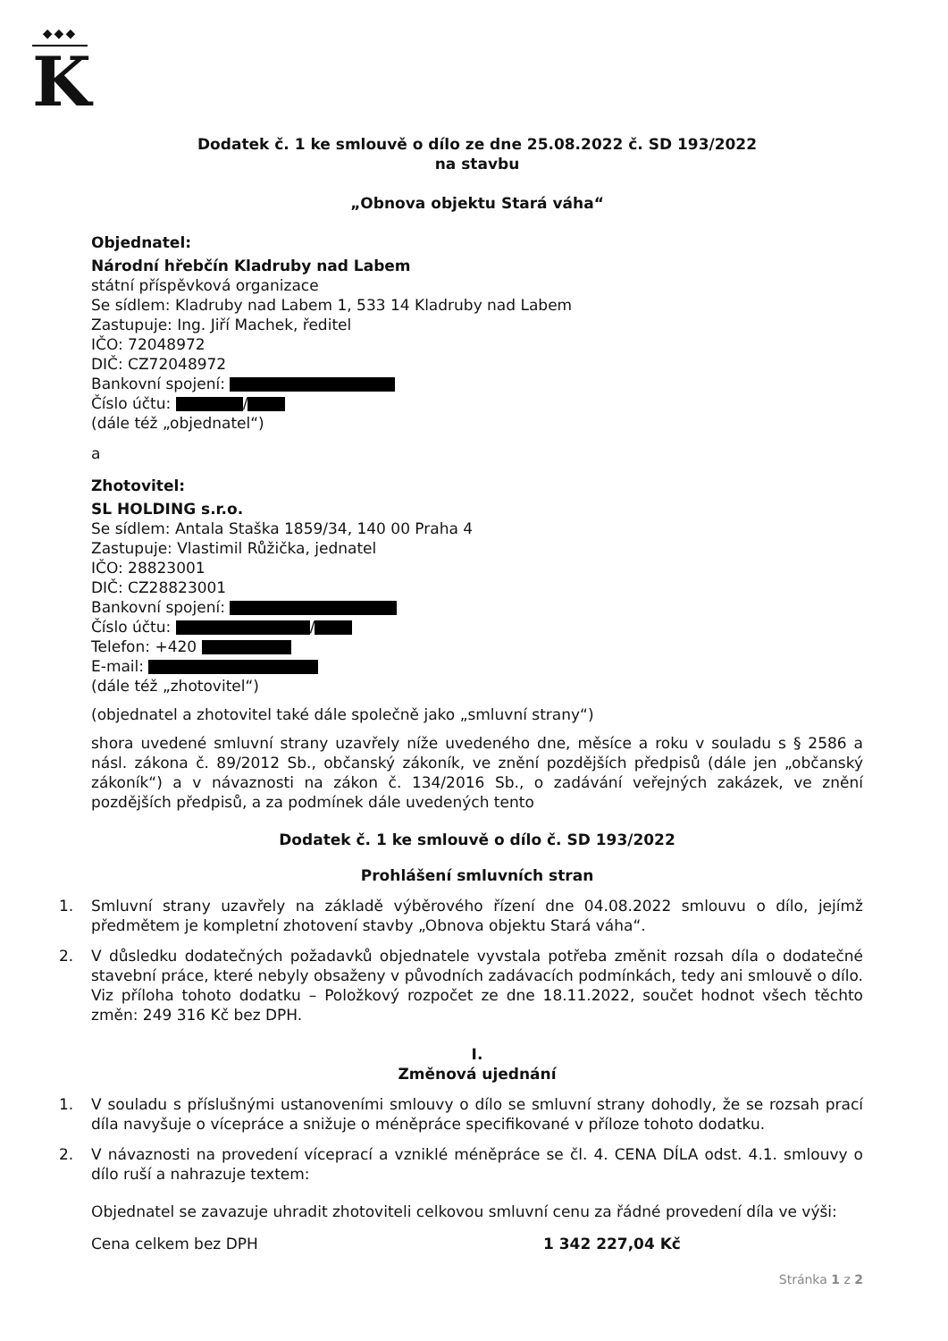◆◆◆
K
Dodatek č. 1 ke smlouvě o dílo ze dne 25.08.2022 č. SD 193/2022
na stavbu
„Obnova objektu Stará váha“
Objednatel:
Národní hřebčín Kladruby nad Labem
státní příspěvková organizace
Se sídlem: Kladruby nad Labem 1, 533 14 Kladruby nad Labem
Zastupuje: Ing. Jiří Machek, ředitel
IČO: 72048972
DIČ: CZ72048972
Bankovní spojení:
Číslo účtu: /
(dále též „objednatel“)
a
Zhotovitel:
SL HOLDING s.r.o.
Se sídlem: Antala Staška 1859/34, 140 00 Praha 4
Zastupuje: Vlastimil Růžička, jednatel
IČO: 28823001
DIČ: CZ28823001
Bankovní spojení:
Číslo účtu: /
Telefon: +420
E-mail:
(dále též „zhotovitel“)
(objednatel a zhotovitel také dále společně jako „smluvní strany“)
shora uvedené smluvní strany uzavřely níže uvedeného dne, měsíce a roku v souladu s § 2586 a násl. zákona č. 89/2012 Sb., občanský zákoník, ve znění pozdějších předpisů (dále jen „občanský zákoník“) a v návaznosti na zákon č. 134/2016 Sb., o zadávání veřejných zakázek, ve znění pozdějších předpisů, a za podmínek dále uvedených tento
Dodatek č. 1 ke smlouvě o dílo č. SD 193/2022
Prohlášení smluvních stran
1. Smluvní strany uzavřely na základě výběrového řízení dne 04.08.2022 smlouvu o dílo, jejímž předmětem je kompletní zhotovení stavby „Obnova objektu Stará váha“.
2. V důsledku dodatečných požadavků objednatele vyvstala potřeba změnit rozsah díla o dodatečné stavební práce, které nebyly obsaženy v původních zadávacích podmínkách, tedy ani smlouvě o dílo. Viz příloha tohoto dodatku – Položkový rozpočet ze dne 18.11.2022, součet hodnot všech těchto změn: 249 316 Kč bez DPH.
I.
Změnová ujednání
1. V souladu s příslušnými ustanoveními smlouvy o dílo se smluvní strany dohodly, že se rozsah prací díla navyšuje o vícepráce a snižuje o méněpráce specifikované v příloze tohoto dodatku.
2. V návaznosti na provedení víceprací a vzniklé méněpráce se čl. 4. CENA DÍLA odst. 4.1. smlouvy o dílo ruší a nahrazuje textem:
Objednatel se zavazuje uhradit zhotoviteli celkovou smluvní cenu za řádné provedení díla ve výši:
Cena celkem bez DPH 1 342 227,04 Kč
Stránka 1 z 2